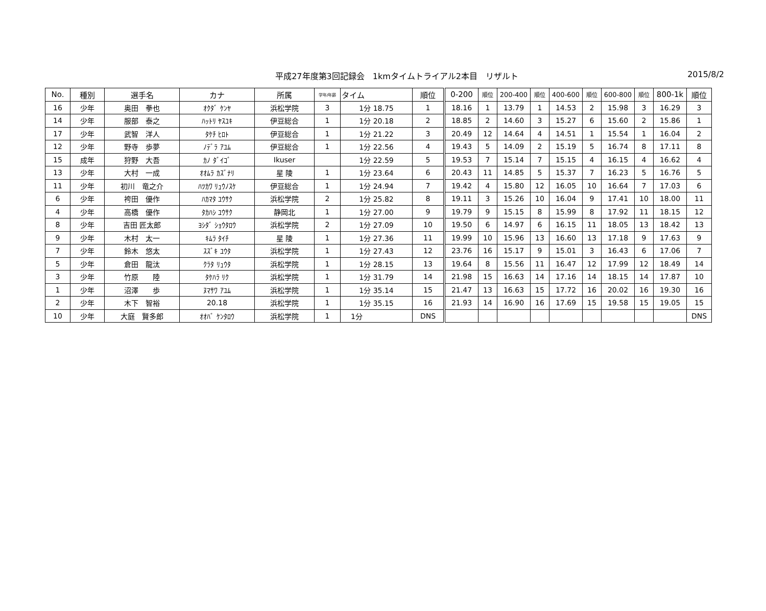平成27年度第3回記録会　1kmタイムトライアル2本目　リザルト
2015/8/2
| No. | 種別 | 選手名 | カナ | 所属 | 学年/年齢 | タイム | 順位 | 0-200 | 順位 | 200-400 | 順位 | 400-600 | 順位 | 600-800 | 順位 | 800-1k | 順位 |
| --- | --- | --- | --- | --- | --- | --- | --- | --- | --- | --- | --- | --- | --- | --- | --- | --- | --- |
| 16 | 少年 | 奥田 拳也 | ｵｸﾀﾞ ｹﾝﾔ | 浜松学院 | 3 | 1分 18.75 | 1 | 18.16 | 1 | 13.79 | 1 | 14.53 | 2 | 15.98 | 3 | 16.29 | 3 |
| 14 | 少年 | 服部 泰之 | ﾊｯﾄﾘ ﾔｽﾕｷ | 伊豆総合 | 1 | 1分 20.18 | 2 | 18.85 | 2 | 14.60 | 3 | 15.27 | 6 | 15.60 | 2 | 15.86 | 1 |
| 17 | 少年 | 武智 洋人 | ﾀｹﾁ ﾋﾛﾄ | 伊豆総合 | 1 | 1分 21.22 | 3 | 20.49 | 12 | 14.64 | 4 | 14.51 | 1 | 15.54 | 1 | 16.04 | 2 |
| 12 | 少年 | 野寺 歩夢 | ﾉﾃﾞﾗ ｱﾕﾑ | 伊豆総合 | 1 | 1分 22.56 | 4 | 19.43 | 5 | 14.09 | 2 | 15.19 | 5 | 16.74 | 8 | 17.11 | 8 |
| 15 | 成年 | 狩野 大吾 | ｶﾉ ﾀﾞｲｺﾞ | Ikuser | | 1分 22.59 | 5 | 19.53 | 7 | 15.14 | 7 | 15.15 | 4 | 16.15 | 4 | 16.62 | 4 |
| 13 | 少年 | 大村 一成 | ｵｵﾑﾗ ｶｽﾞﾅﾘ | 星 陵 | 1 | 1分 23.64 | 6 | 20.43 | 11 | 14.85 | 5 | 15.37 | 7 | 16.23 | 5 | 16.76 | 5 |
| 11 | 少年 | 初川 竜之介 | ﾊﾂｶﾜ ﾘｭｳﾉｽｹ | 伊豆総合 | 1 | 1分 24.94 | 7 | 19.42 | 4 | 15.80 | 12 | 16.05 | 10 | 16.64 | 7 | 17.03 | 6 |
| 6 | 少年 | 袴田 優作 | ﾊｶﾏﾀ ﾕｳｻｸ | 浜松学院 | 2 | 1分 25.82 | 8 | 19.11 | 3 | 15.26 | 10 | 16.04 | 9 | 17.41 | 10 | 18.00 | 11 |
| 4 | 少年 | 高橋 優作 | ﾀｶﾊｼ ﾕｳｻｸ | 静岡北 | 1 | 1分 27.00 | 9 | 19.79 | 9 | 15.15 | 8 | 15.99 | 8 | 17.92 | 11 | 18.15 | 12 |
| 8 | 少年 | 吉田 匠太郎 | ﾖｼﾀﾞ ｼｮｳﾀﾛｳ | 浜松学院 | 2 | 1分 27.09 | 10 | 19.50 | 6 | 14.97 | 6 | 16.15 | 11 | 18.05 | 13 | 18.42 | 13 |
| 9 | 少年 | 木村 太一 | ｷﾑﾗ ﾀｲﾁ | 星 陵 | 1 | 1分 27.36 | 11 | 19.99 | 10 | 15.96 | 13 | 16.60 | 13 | 17.18 | 9 | 17.63 | 9 |
| 7 | 少年 | 鈴木 悠太 | ｽｽﾞｷ ﾕｳﾀ | 浜松学院 | 1 | 1分 27.43 | 12 | 23.76 | 16 | 15.17 | 9 | 15.01 | 3 | 16.43 | 6 | 17.06 | 7 |
| 5 | 少年 | 倉田 龍汰 | ｸﾗﾀ ﾘｭｳﾀ | 浜松学院 | 1 | 1分 28.15 | 13 | 19.64 | 8 | 15.56 | 11 | 16.47 | 12 | 17.99 | 12 | 18.49 | 14 |
| 3 | 少年 | 竹原 陸 | ﾀｹﾊﾗ ﾘｸ | 浜松学院 | 1 | 1分 31.79 | 14 | 21.98 | 15 | 16.63 | 14 | 17.16 | 14 | 18.15 | 14 | 17.87 | 10 |
| 1 | 少年 | 沼澤 歩 | ﾇﾏｻﾜ ｱﾕﾑ | 浜松学院 | 1 | 1分 35.14 | 15 | 21.47 | 13 | 16.63 | 15 | 17.72 | 16 | 20.02 | 16 | 19.30 | 16 |
| 2 | 少年 | 木下 智裕 | 20.18 | 浜松学院 | 1 | 1分 35.15 | 16 | 21.93 | 14 | 16.90 | 16 | 17.69 | 15 | 19.58 | 15 | 19.05 | 15 |
| 10 | 少年 | 大庭 賢多郎 | ｵｵﾊﾞ ｹﾝﾀﾛｳ | 浜松学院 | 1 | 1分 | DNS | | | | | | | | | | DNS |